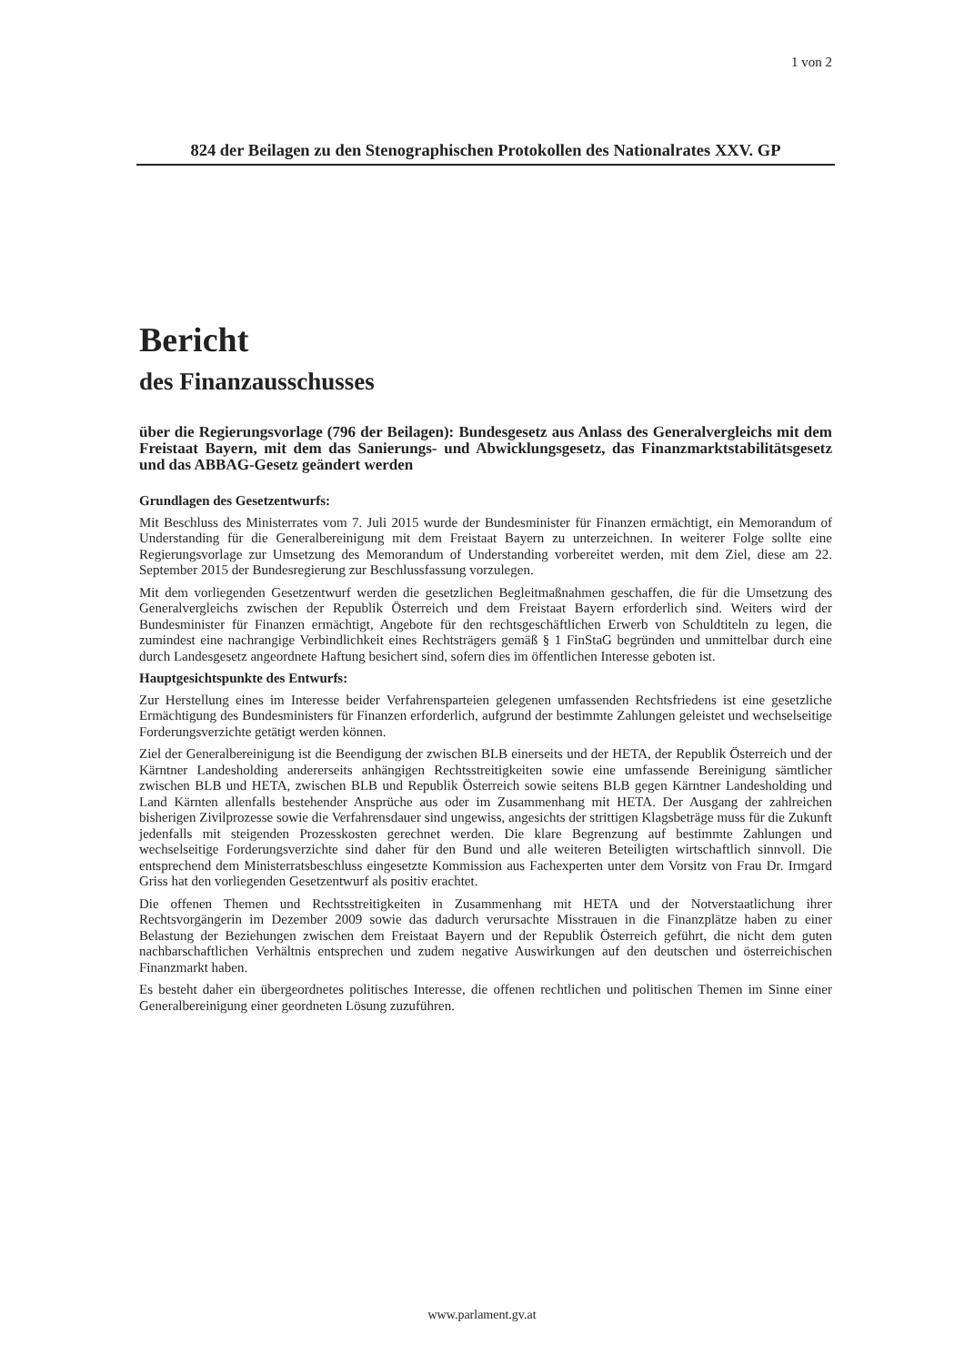1 von 2
824 der Beilagen zu den Stenographischen Protokollen des Nationalrates XXV. GP
Bericht
des Finanzausschusses
über die Regierungsvorlage (796 der Beilagen): Bundesgesetz aus Anlass des Generalvergleichs mit dem Freistaat Bayern, mit dem das Sanierungs- und Abwicklungsgesetz, das Finanzmarktstabilitätsgesetz und das ABBAG-Gesetz geändert werden
Grundlagen des Gesetzentwurfs:
Mit Beschluss des Ministerrates vom 7. Juli 2015 wurde der Bundesminister für Finanzen ermächtigt, ein Memorandum of Understanding für die Generalbereinigung mit dem Freistaat Bayern zu unterzeichnen. In weiterer Folge sollte eine Regierungsvorlage zur Umsetzung des Memorandum of Understanding vorbereitet werden, mit dem Ziel, diese am 22. September 2015 der Bundesregierung zur Beschlussfassung vorzulegen.
Mit dem vorliegenden Gesetzentwurf werden die gesetzlichen Begleitmaßnahmen geschaffen, die für die Umsetzung des Generalvergleichs zwischen der Republik Österreich und dem Freistaat Bayern erforderlich sind. Weiters wird der Bundesminister für Finanzen ermächtigt, Angebote für den rechtsgeschäftlichen Erwerb von Schuldtiteln zu legen, die zumindest eine nachrangige Verbindlichkeit eines Rechtsträgers gemäß § 1 FinStaG begründen und unmittelbar durch eine durch Landesgesetz angeordnete Haftung besichert sind, sofern dies im öffentlichen Interesse geboten ist.
Hauptgesichtspunkte des Entwurfs:
Zur Herstellung eines im Interesse beider Verfahrensparteien gelegenen umfassenden Rechtsfriedens ist eine gesetzliche Ermächtigung des Bundesministers für Finanzen erforderlich, aufgrund der bestimmte Zahlungen geleistet und wechselseitige Forderungsverzichte getätigt werden können.
Ziel der Generalbereinigung ist die Beendigung der zwischen BLB einerseits und der HETA, der Republik Österreich und der Kärntner Landesholding andererseits anhängigen Rechtsstreitigkeiten sowie eine umfassende Bereinigung sämtlicher zwischen BLB und HETA, zwischen BLB und Republik Österreich sowie seitens BLB gegen Kärntner Landesholding und Land Kärnten allenfalls bestehender Ansprüche aus oder im Zusammenhang mit HETA. Der Ausgang der zahlreichen bisherigen Zivilprozesse sowie die Verfahrensdauer sind ungewiss, angesichts der strittigen Klagsbeträge muss für die Zukunft jedenfalls mit steigenden Prozesskosten gerechnet werden. Die klare Begrenzung auf bestimmte Zahlungen und wechselseitige Forderungsverzichte sind daher für den Bund und alle weiteren Beteiligten wirtschaftlich sinnvoll. Die entsprechend dem Ministerratsbeschluss eingesetzte Kommission aus Fachexperten unter dem Vorsitz von Frau Dr. Irmgard Griss hat den vorliegenden Gesetzentwurf als positiv erachtet.
Die offenen Themen und Rechtsstreitigkeiten in Zusammenhang mit HETA und der Notverstaatlichung ihrer Rechtsvorgängerin im Dezember 2009 sowie das dadurch verursachte Misstrauen in die Finanzplätze haben zu einer Belastung der Beziehungen zwischen dem Freistaat Bayern und der Republik Österreich geführt, die nicht dem guten nachbarschaftlichen Verhältnis entsprechen und zudem negative Auswirkungen auf den deutschen und österreichischen Finanzmarkt haben.
Es besteht daher ein übergeordnetes politisches Interesse, die offenen rechtlichen und politischen Themen im Sinne einer Generalbereinigung einer geordneten Lösung zuzuführen.
www.parlament.gv.at